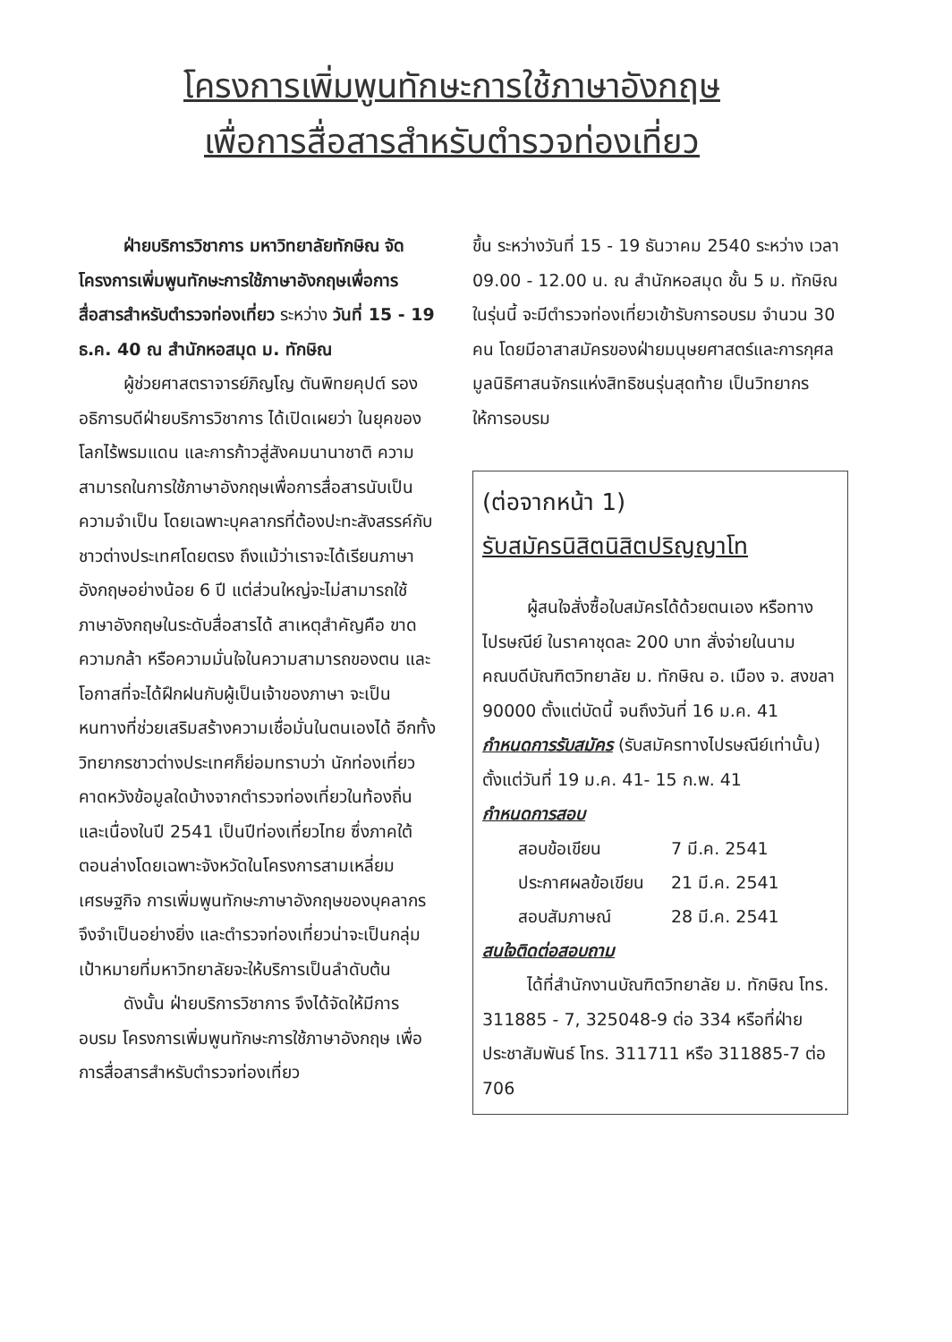โครงการเพิ่มพูนทักษะการใช้ภาษาอังกฤษ
เพื่อการสื่อสารสำหรับตำรวจท่องเที่ยว
ฝ่ายบริการวิชาการ มหาวิทยาลัยทักษิณ จัดโครงการเพิ่มพูนทักษะการใช้ภาษาอังกฤษเพื่อการสื่อสารสำหรับตำรวจท่องเที่ยว ระหว่าง วันที่ 15 - 19 ธ.ค. 40 ณ สำนักหอสมุด ม. ทักษิณ
ผู้ช่วยศาสตราจารย์ภิญโญ ตันพิทยคุปต์ รองอธิการบดีฝ่ายบริการวิชาการ ได้เปิดเผยว่า ในยุคของโลกไร้พรมแดน และการก้าวสู่สังคมนานาชาติ ความสามารถในการใช้ภาษาอังกฤษเพื่อการสื่อสารนับเป็นความจำเป็น โดยเฉพาะบุคลากรที่ต้องปะทะสังสรรค์กับชาวต่างประเทศโดยตรง ถึงแม้ว่าเราจะได้เรียนภาษาอังกฤษอย่างน้อย 6 ปี แต่ส่วนใหญ่จะไม่สามารถใช้ภาษาอังกฤษในระดับสื่อสารได้ สาเหตุสำคัญคือ ขาดความกล้า หรือความมั่นใจในความสามารถของตน และโอกาสที่จะได้ฝึกฝนกับผู้เป็นเจ้าของภาษา จะเป็นหนทางที่ช่วยเสริมสร้างความเชื่อมั่นในตนเองได้ อีกทั้งวิทยากรชาวต่างประเทศก็ย่อมทราบว่า นักท่องเที่ยวคาดหวังข้อมูลใดบ้างจากตำรวจท่องเที่ยวในท้องถิ่น และเนื่องในปี 2541 เป็นปีท่องเที่ยวไทย ซึ่งภาคใต้ตอนล่างโดยเฉพาะจังหวัดในโครงการสามเหลี่ยมเศรษฐกิจ การเพิ่มพูนทักษะภาษาอังกฤษของบุคลากร จึงจำเป็นอย่างยิ่ง และตำรวจท่องเที่ยวน่าจะเป็นกลุ่มเป้าหมายที่มหาวิทยาลัยจะให้บริการเป็นลำดับต้น
ดังนั้น ฝ่ายบริการวิชาการ จึงได้จัดให้มีการอบรม โครงการเพิ่มพูนทักษะการใช้ภาษาอังกฤษ เพื่อการสื่อสารสำหรับตำรวจท่องเที่ยว
ขึ้น ระหว่างวันที่ 15 - 19 ธันวาคม 2540 ระหว่าง เวลา 09.00 - 12.00 น. ณ สำนักหอสมุด ชั้น 5 ม. ทักษิณ ในรุ่นนี้ จะมีตำรวจท่องเที่ยวเข้ารับการอบรม จำนวน 30 คน โดยมีอาสาสมัครของฝ่ายมนุษยศาสตร์และการกุศลมูลนิธิศาสนจักรแห่งสิทธิชนรุ่นสุดท้าย เป็นวิทยากรให้การอบรม
(ต่อจากหน้า 1)
รับสมัครนิสิตนิสิตปริญญาโท
ผู้สนใจสั่งซื้อใบสมัครได้ด้วยตนเอง หรือทางไปรษณีย์ ในราคาชุดละ 200 บาท สั่งจ่ายในนามคณบดีบัณฑิตวิทยาลัย ม. ทักษิณ อ. เมือง จ. สงขลา 90000 ตั้งแต่บัดนี้ จนถึงวันที่ 16 ม.ค. 41
กำหนดการรับสมัคร (รับสมัครทางไปรษณีย์เท่านั้น) ตั้งแต่วันที่ 19 ม.ค. 41- 15 ก.พ. 41
กำหนดการสอบ
| สอบข้อเขียน | 7 มี.ค. 2541 |
| ประกาศผลข้อเขียน | 21 มี.ค. 2541 |
| สอบสัมภาษณ์ | 28 มี.ค. 2541 |
สนใจติดต่อสอบถาม
ได้ที่สำนักงานบัณฑิตวิทยาลัย ม. ทักษิณ โทร. 311885 - 7, 325048-9 ต่อ 334 หรือที่ฝ่ายประชาสัมพันธ์ โทร. 311711 หรือ 311885-7 ต่อ 706